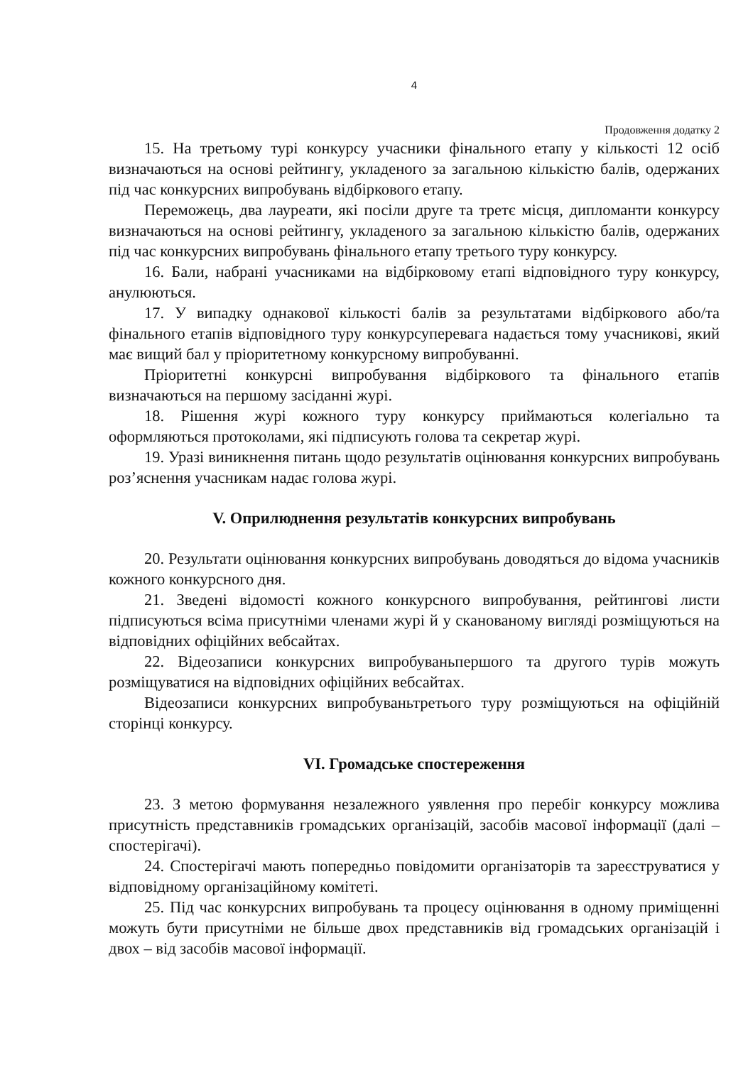4
Продовження додатку 2
15. На третьому турі конкурсу учасники фінального етапу у кількості 12 осіб визначаються на основі рейтингу, укладеного за загальною кількістю балів, одержаних під час конкурсних випробувань відбіркового етапу.
Переможець, два лауреати, які посіли друге та третє місця, дипломанти конкурсу визначаються на основі рейтингу, укладеного за загальною кількістю балів, одержаних під час конкурсних випробувань фінального етапу третього туру конкурсу.
16. Бали, набрані учасниками на відбірковому етапі відповідного туру конкурсу, анулюються.
17. У випадку однакової кількості балів за результатами відбіркового або/та фінального етапів відповідного туру конкурсуперевага надається тому учасникові, який має вищий бал у пріоритетному конкурсному випробуванні.
Пріоритетні конкурсні випробування відбіркового та фінального етапів визначаються на першому засіданні журі.
18. Рішення журі кожного туру конкурсу приймаються колегіально та оформляються протоколами, які підписують голова та секретар журі.
19. Уразі виникнення питань щодо результатів оцінювання конкурсних випробувань роз’яснення учасникам надає голова журі.
V. Оприлюднення результатів конкурсних випробувань
20. Результати оцінювання конкурсних випробувань доводяться до відома учасників кожного конкурсного дня.
21. Зведені відомості кожного конкурсного випробування, рейтингові листи підписуються всіма присутніми членами журі й у сканованому вигляді розміщуються на відповідних офіційних вебсайтах.
22. Відеозаписи конкурсних випробуваньпершого та другого турів можуть розміщуватися на відповідних офіційних вебсайтах.
Відеозаписи конкурсних випробуваньтретього туру розміщуються на офіційній сторінці конкурсу.
VI. Громадське спостереження
23. З метою формування незалежного уявлення про перебіг конкурсу можлива присутність представників громадських організацій, засобів масової інформації (далі – спостерігачі).
24. Спостерігачі мають попередньо повідомити організаторів та зареєструватися у відповідному організаційному комітеті.
25. Під час конкурсних випробувань та процесу оцінювання в одному приміщенні можуть бути присутніми не більше двох представників від громадських організацій і двох – від засобів масової інформації.